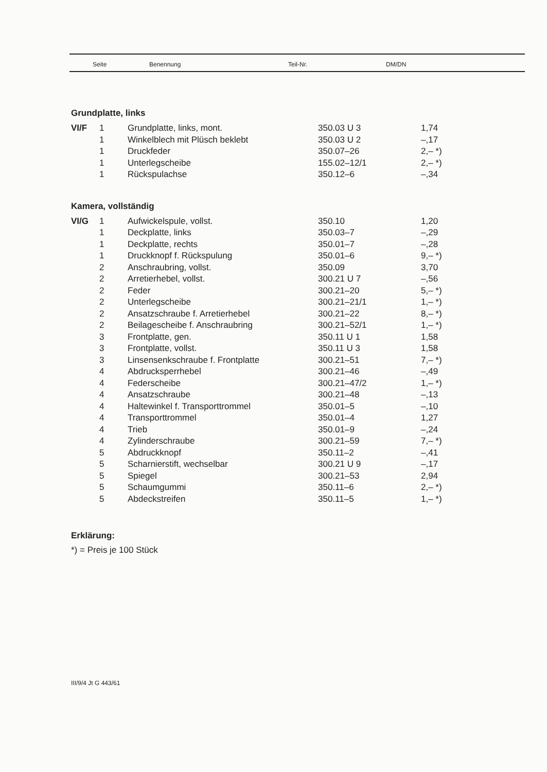| Seite | Benennung | Teil-Nr. | DM/DN |
| --- | --- | --- | --- |
Grundplatte, links
| VI/F | 1 | Grundplatte, links, mont. | 350.03 U 3 | 1,74 |
| | 1 | Winkelblech mit Plüsch beklebt | 350.03 U 2 | –,17 |
| | 1 | Druckfeder | 350.07–26 | 2,– *) |
| | 1 | Unterlegscheibe | 155.02–12/1 | 2,– *) |
| | 1 | Rückspulachse | 350.12–6 | –,34 |
Kamera, vollständig
| VI/G | 1 | Aufwickelspule, vollst. | 350.10 | 1,20 |
| | 1 | Deckplatte, links | 350.03–7 | –,29 |
| | 1 | Deckplatte, rechts | 350.01–7 | –,28 |
| | 1 | Druckknopf f. Rückspulung | 350.01–6 | 9,– *) |
| | 2 | Anschraubring, vollst. | 350.09 | 3,70 |
| | 2 | Arretierhebel, vollst. | 300.21 U 7 | –,56 |
| | 2 | Feder | 300.21–20 | 5,– *) |
| | 2 | Unterlegscheibe | 300.21–21/1 | 1,– *) |
| | 2 | Ansatzschraube f. Arretierhebel | 300.21–22 | 8,– *) |
| | 2 | Beilagescheibe f. Anschraubring | 300.21–52/1 | 1,– *) |
| | 3 | Frontplatte, gen. | 350.11 U 1 | 1,58 |
| | 3 | Frontplatte, vollst. | 350.11 U 3 | 1,58 |
| | 3 | Linsensenkschraube f. Frontplatte | 300.21–51 | 7,– *) |
| | 4 | Abdrucksperrhebel | 300.21–46 | –,49 |
| | 4 | Federscheibe | 300.21–47/2 | 1,– *) |
| | 4 | Ansatzschraube | 300.21–48 | –,13 |
| | 4 | Haltewinkel f. Transporttrommel | 350.01–5 | –,10 |
| | 4 | Transporttrommel | 350.01–4 | 1,27 |
| | 4 | Trieb | 350.01–9 | –,24 |
| | 4 | Zylinderschraube | 300.21–59 | 7,– *) |
| | 5 | Abdruckknopf | 350.11–2 | –,41 |
| | 5 | Scharnierstift, wechselbar | 300.21 U 9 | –,17 |
| | 5 | Spiegel | 300.21–53 | 2,94 |
| | 5 | Schaumgummi | 350.11–6 | 2,– *) |
| | 5 | Abdeckstreifen | 350.11–5 | 1,– *) |
Erklärung:
*) = Preis je 100 Stück
III/9/4 Jt G 443/61